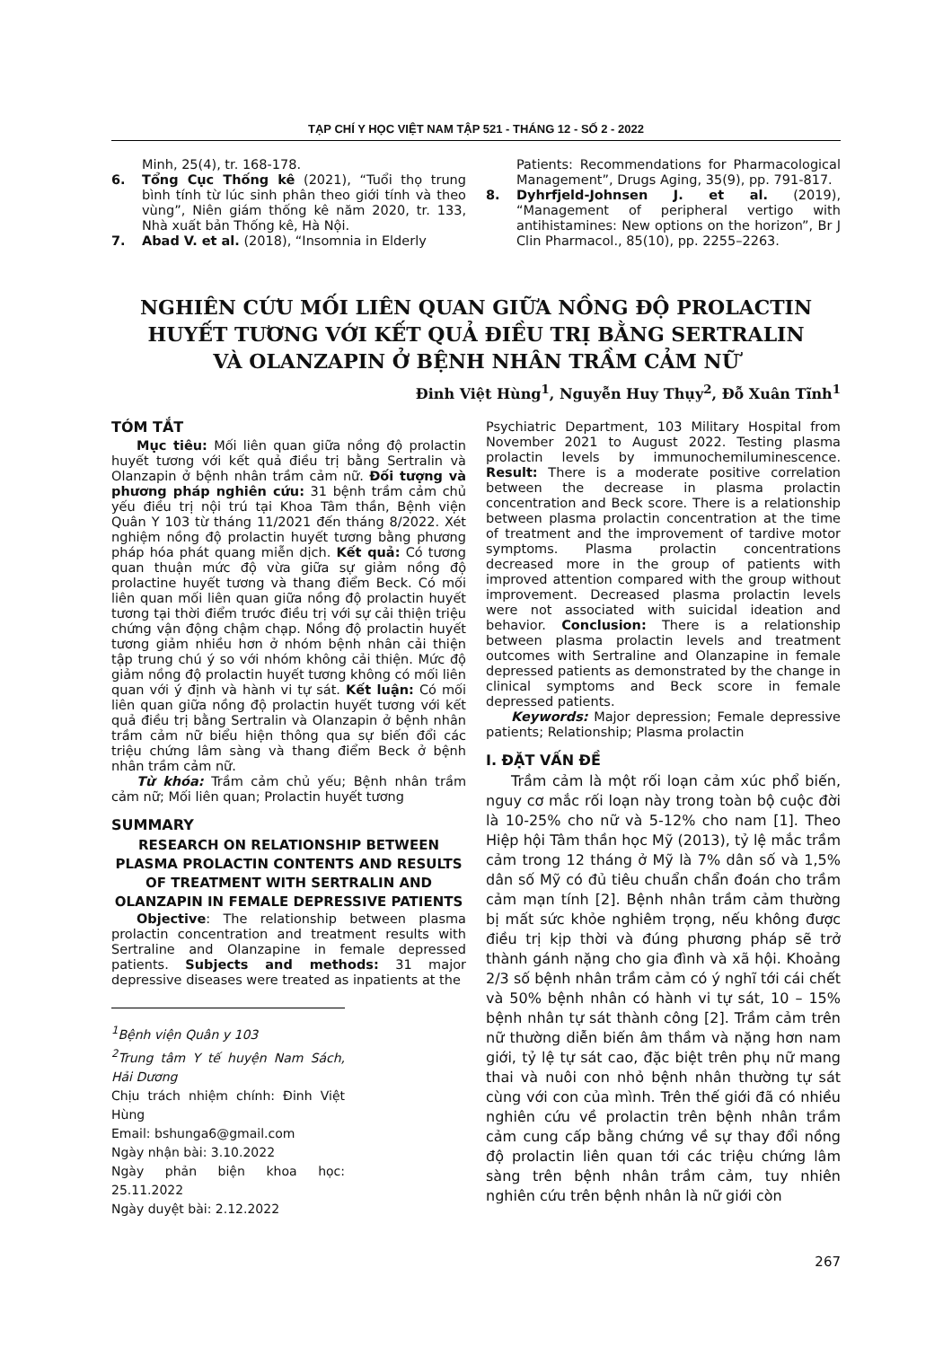TẠP CHÍ Y HỌC VIỆT NAM TẬP 521 - THÁNG 12 - SỐ 2 - 2022
Minh, 25(4), tr. 168-178.
6. Tổng Cục Thống kê (2021), “Tuổi thọ trung bình tính từ lúc sinh phân theo giới tính và theo vùng”, Niên giám thống kê năm 2020, tr. 133, Nhà xuất bản Thống kê, Hà Nội.
7. Abad V. et al. (2018), “Insomnia in Elderly
Patients: Recommendations for Pharmacological Management”, Drugs Aging, 35(9), pp. 791-817.
8. Dyhrfjeld-Johnsen J. et al. (2019), “Management of peripheral vertigo with antihistamines: New options on the horizon”, Br J Clin Pharmacol., 85(10), pp. 2255–2263.
NGHIÊN CỨU MỐI LIÊN QUAN GIỮA NỒNG ĐỘ PROLACTIN
HUYẾT TƯƠNG VỚI KẾT QUẢ ĐIỀU TRỊ BẰNG SERTRALIN
VÀ OLANZAPIN Ở BỆNH NHÂN TRẦM CẢM NỮ
Đinh Việt Hùng<sup>1</sup>, Nguyễn Huy Thụy<sup>2</sup>, Đỗ Xuân Tĩnh<sup>1</sup>
TÓM TẮT
Mục tiêu: Mối liên quan giữa nồng độ prolactin huyết tương với kết quả điều trị bằng Sertralin và Olanzapin ở bệnh nhân trầm cảm nữ. Đối tượng và phương pháp nghiên cứu: 31 bệnh trầm cảm chủ yếu điều trị nội trú tại Khoa Tâm thần, Bệnh viện Quân Y 103 từ tháng 11/2021 đến tháng 8/2022. Xét nghiệm nồng độ prolactin huyết tương bằng phương pháp hóa phát quang miễn dịch. Kết quả: Có tương quan thuận mức độ vừa giữa sự giảm nồng độ prolactine huyết tương và thang điểm Beck. Có mối liên quan mối liên quan giữa nồng độ prolactin huyết tương tại thời điểm trước điều trị với sự cải thiện triệu chứng vận động chậm chạp. Nồng độ prolactin huyết tương giảm nhiều hơn ở nhóm bệnh nhân cải thiện tập trung chú ý so với nhóm không cải thiện. Mức độ giảm nồng độ prolactin huyết tương không có mối liên quan với ý định và hành vi tự sát. Kết luận: Có mối liên quan giữa nồng độ prolactin huyết tương với kết quả điều trị bằng Sertralin và Olanzapin ở bệnh nhân trầm cảm nữ biểu hiện thông qua sự biến đổi các triệu chứng lâm sàng và thang điểm Beck ở bệnh nhân trầm cảm nữ.
Từ khóa: Trầm cảm chủ yếu; Bệnh nhân trầm cảm nữ; Mối liên quan; Prolactin huyết tương
SUMMARY
RESEARCH ON RELATIONSHIP BETWEEN PLASMA PROLACTIN CONTENTS AND RESULTS OF TREATMENT WITH SERTRALIN AND OLANZAPIN IN FEMALE DEPRESSIVE PATIENTS
Objective: The relationship between plasma prolactin concentration and treatment results with Sertraline and Olanzapine in female depressed patients. Subjects and methods: 31 major depressive diseases were treated as inpatients at the
<sup>1</sup> Bệnh viện Quân y 103
<sup>2</sup> Trung tâm Y tế huyện Nam Sách, Hải Dương
Chịu trách nhiệm chính: Đinh Việt Hùng
Email: bshunga6@gmail.com
Ngày nhận bài: 3.10.2022
Ngày phản biện khoa học: 25.11.2022
Ngày duyệt bài: 2.12.2022
Psychiatric Department, 103 Military Hospital from November 2021 to August 2022. Testing plasma prolactin levels by immunochemiluminescence. Result: There is a moderate positive correlation between the decrease in plasma prolactin concentration and Beck score. There is a relationship between plasma prolactin concentration at the time of treatment and the improvement of tardive motor symptoms. Plasma prolactin concentrations decreased more in the group of patients with improved attention compared with the group without improvement. Decreased plasma prolactin levels were not associated with suicidal ideation and behavior. Conclusion: There is a relationship between plasma prolactin levels and treatment outcomes with Sertraline and Olanzapine in female depressed patients as demonstrated by the change in clinical symptoms and Beck score in female depressed patients.
Keywords: Major depression; Female depressive patients; Relationship; Plasma prolactin
I. ĐẶT VẤN ĐỀ
Trầm cảm là một rối loạn cảm xúc phổ biến, nguy cơ mắc rối loạn này trong toàn bộ cuộc đời là 10-25% cho nữ và 5-12% cho nam [1]. Theo Hiệp hội Tâm thần học Mỹ (2013), tỷ lệ mắc trầm cảm trong 12 tháng ở Mỹ là 7% dân số và 1,5% dân số Mỹ có đủ tiêu chuẩn chẩn đoán cho trầm cảm mạn tính [2]. Bệnh nhân trầm cảm thường bị mất sức khỏe nghiêm trọng, nếu không được điều trị kịp thời và đúng phương pháp sẽ trở thành gánh nặng cho gia đình và xã hội. Khoảng 2/3 số bệnh nhân trầm cảm có ý nghĩ tới cái chết và 50% bệnh nhân có hành vi tự sát, 10 – 15% bệnh nhân tự sát thành công [2]. Trầm cảm trên nữ thường diễn biến âm thầm và nặng hơn nam giới, tỷ lệ tự sát cao, đặc biệt trên phụ nữ mang thai và nuôi con nhỏ bệnh nhân thường tự sát cùng với con của mình. Trên thế giới đã có nhiều nghiên cứu về prolactin trên bệnh nhân trầm cảm cung cấp bằng chứng về sự thay đổi nồng độ prolactin liên quan tới các triệu chứng lâm sàng trên bệnh nhân trầm cảm, tuy nhiên nghiên cứu trên bệnh nhân là nữ giới còn
267